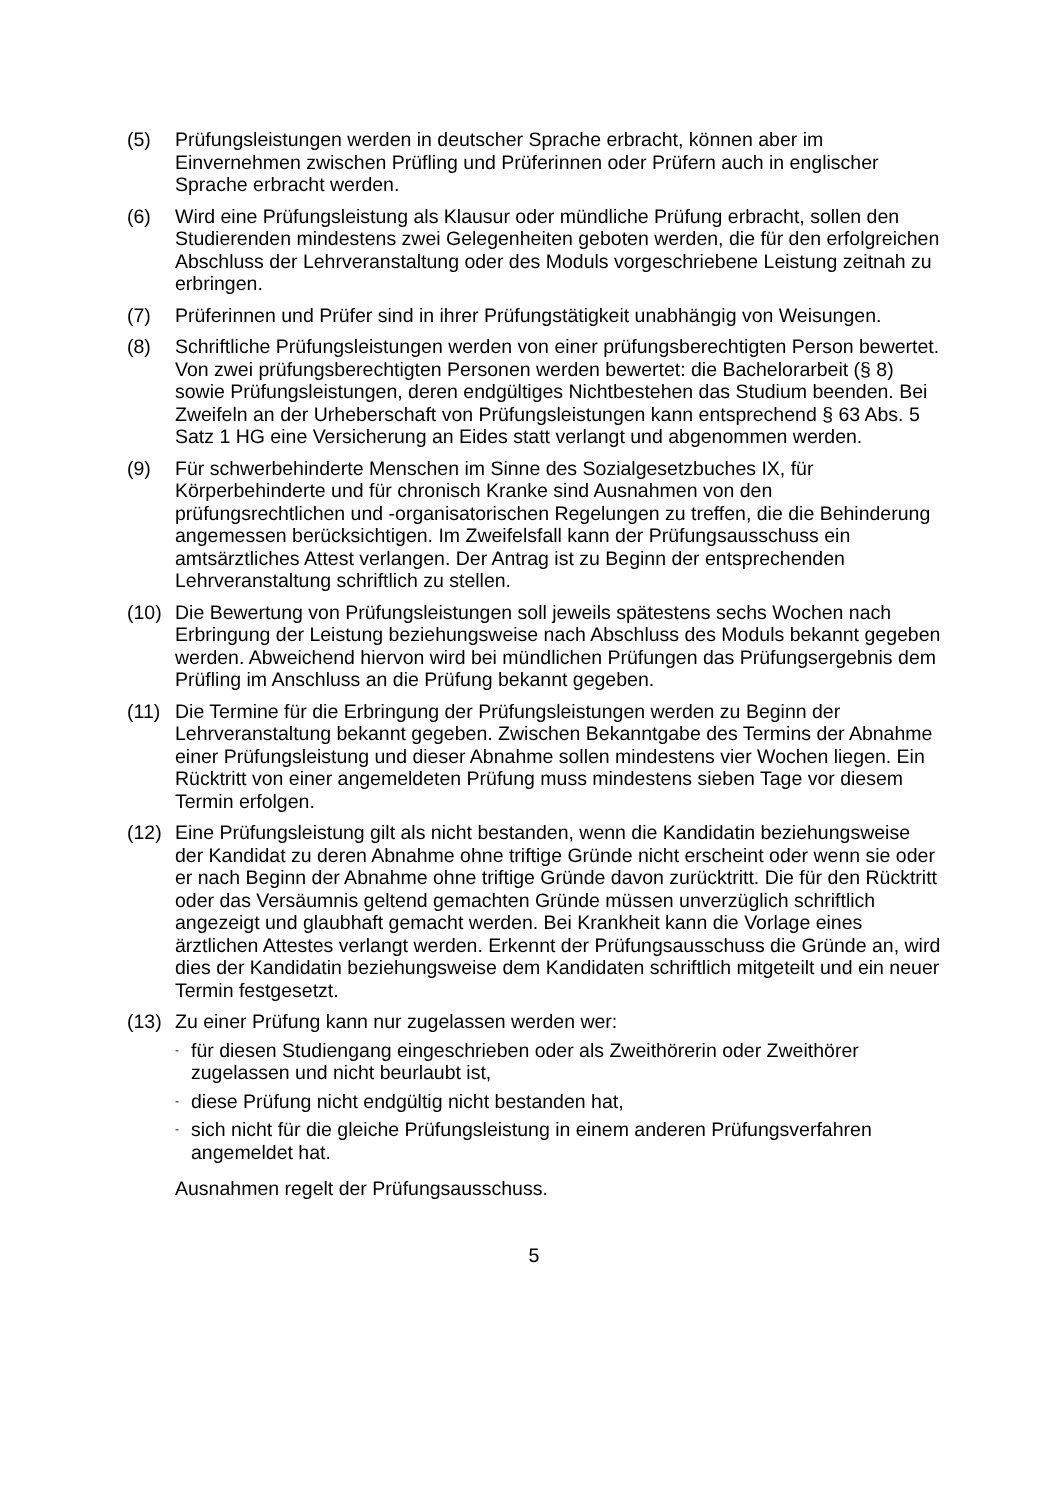(5) Prüfungsleistungen werden in deutscher Sprache erbracht, können aber im Einvernehmen zwischen Prüfling und Prüferinnen oder Prüfern auch in englischer Sprache erbracht werden.
(6) Wird eine Prüfungsleistung als Klausur oder mündliche Prüfung erbracht, sollen den Studierenden mindestens zwei Gelegenheiten geboten werden, die für den erfolgreichen Abschluss der Lehrveranstaltung oder des Moduls vorgeschriebene Leistung zeitnah zu erbringen.
(7) Prüferinnen und Prüfer sind in ihrer Prüfungstätigkeit unabhängig von Weisungen.
(8) Schriftliche Prüfungsleistungen werden von einer prüfungsberechtigten Person bewertet. Von zwei prüfungsberechtigten Personen werden bewertet: die Bachelorarbeit (§ 8) sowie Prüfungsleistungen, deren endgültiges Nichtbestehen das Studium beenden. Bei Zweifeln an der Urheberschaft von Prüfungsleistungen kann entsprechend § 63 Abs. 5 Satz 1 HG eine Versicherung an Eides statt verlangt und abgenommen werden.
(9) Für schwerbehinderte Menschen im Sinne des Sozialgesetzbuches IX, für Körperbehinderte und für chronisch Kranke sind Ausnahmen von den prüfungsrechtlichen und -organisatorischen Regelungen zu treffen, die die Behinderung angemessen berücksichtigen. Im Zweifelsfall kann der Prüfungsausschuss ein amtsärztliches Attest verlangen. Der Antrag ist zu Beginn der entsprechenden Lehrveranstaltung schriftlich zu stellen.
(10) Die Bewertung von Prüfungsleistungen soll jeweils spätestens sechs Wochen nach Erbringung der Leistung beziehungsweise nach Abschluss des Moduls bekannt gegeben werden. Abweichend hiervon wird bei mündlichen Prüfungen das Prüfungsergebnis dem Prüfling im Anschluss an die Prüfung bekannt gegeben.
(11) Die Termine für die Erbringung der Prüfungsleistungen werden zu Beginn der Lehrveranstaltung bekannt gegeben. Zwischen Bekanntgabe des Termins der Abnahme einer Prüfungsleistung und dieser Abnahme sollen mindestens vier Wochen liegen. Ein Rücktritt von einer angemeldeten Prüfung muss mindestens sieben Tage vor diesem Termin erfolgen.
(12) Eine Prüfungsleistung gilt als nicht bestanden, wenn die Kandidatin beziehungsweise der Kandidat zu deren Abnahme ohne triftige Gründe nicht erscheint oder wenn sie oder er nach Beginn der Abnahme ohne triftige Gründe davon zurücktritt. Die für den Rücktritt oder das Versäumnis geltend gemachten Gründe müssen unverzüglich schriftlich angezeigt und glaubhaft gemacht werden. Bei Krankheit kann die Vorlage eines ärztlichen Attestes verlangt werden. Erkennt der Prüfungsausschuss die Gründe an, wird dies der Kandidatin beziehungsweise dem Kandidaten schriftlich mitgeteilt und ein neuer Termin festgesetzt.
(13) Zu einer Prüfung kann nur zugelassen werden wer:
-
für diesen Studiengang eingeschrieben oder als Zweithörerin oder Zweithörer zugelassen und nicht beurlaubt ist,
-
diese Prüfung nicht endgültig nicht bestanden hat,
-
sich nicht für die gleiche Prüfungsleistung in einem anderen Prüfungsverfahren angemeldet hat.
Ausnahmen regelt der Prüfungsausschuss.
5